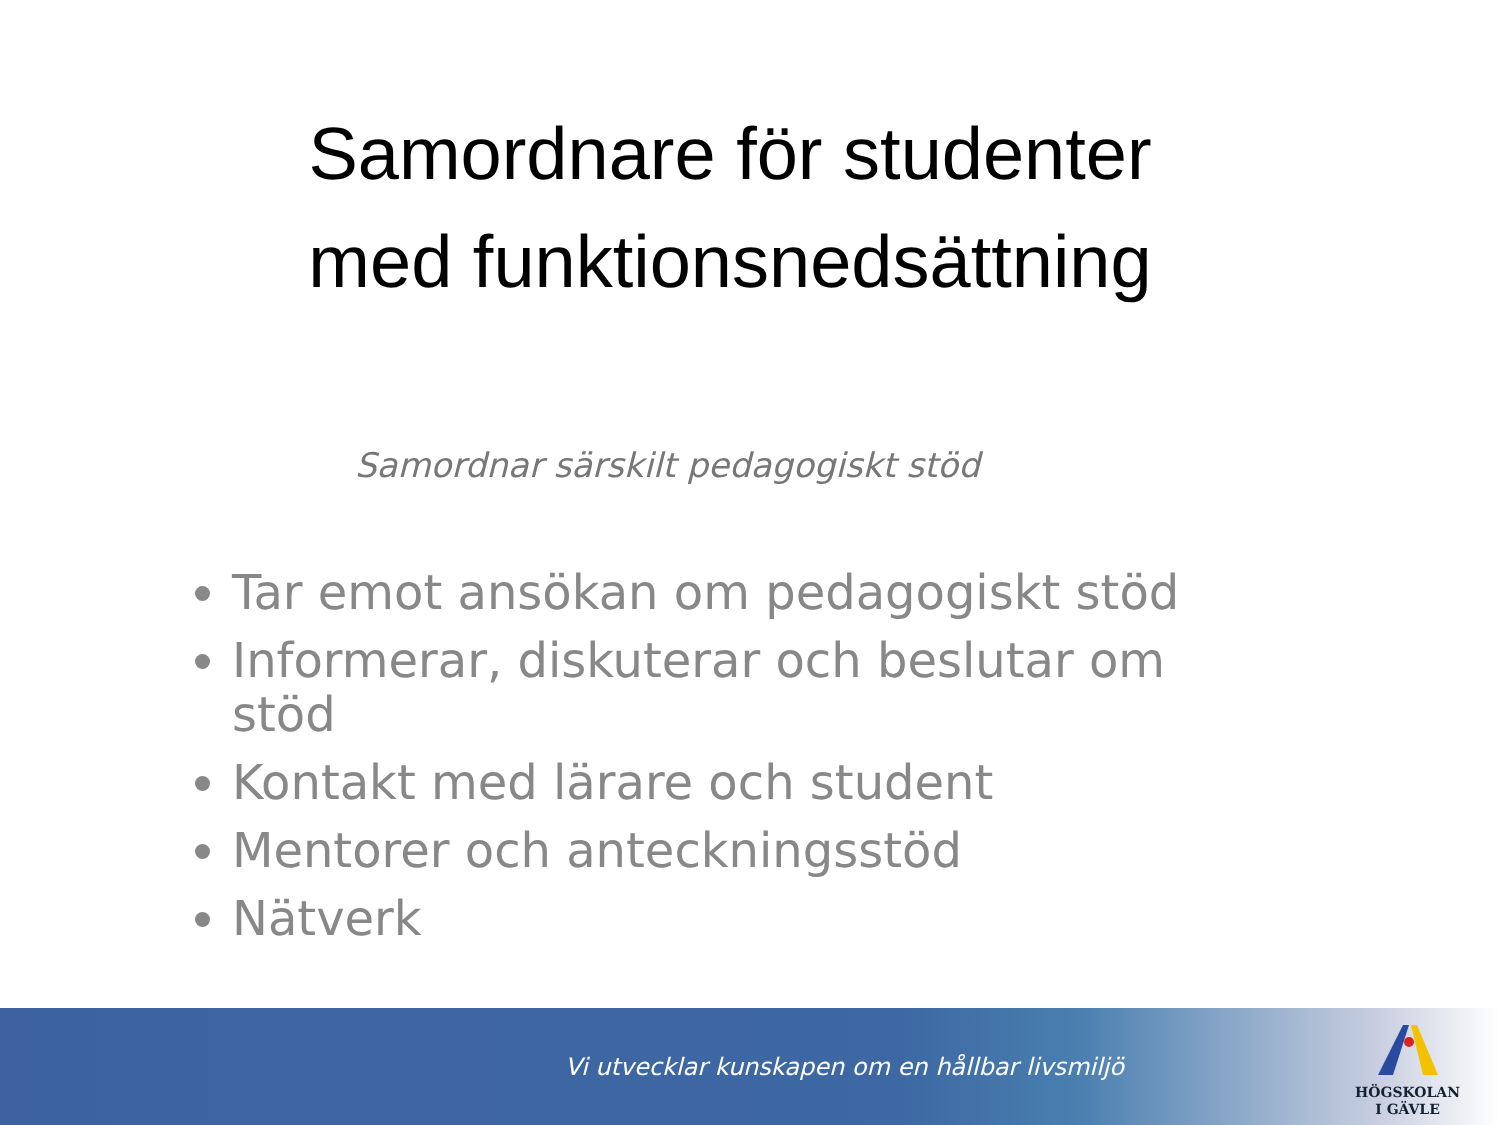Samordnare för studenter
med funktionsnedsättning
Samordnar särskilt pedagogiskt stöd
Tar emot ansökan om pedagogiskt stöd
Informerar, diskuterar och beslutar om stöd
Kontakt med lärare och student
Mentorer och anteckningsstöd
Nätverk
Vi utvecklar kunskapen om en hållbar livsmiljö
HÖGSKOLAN
I GÄVLE